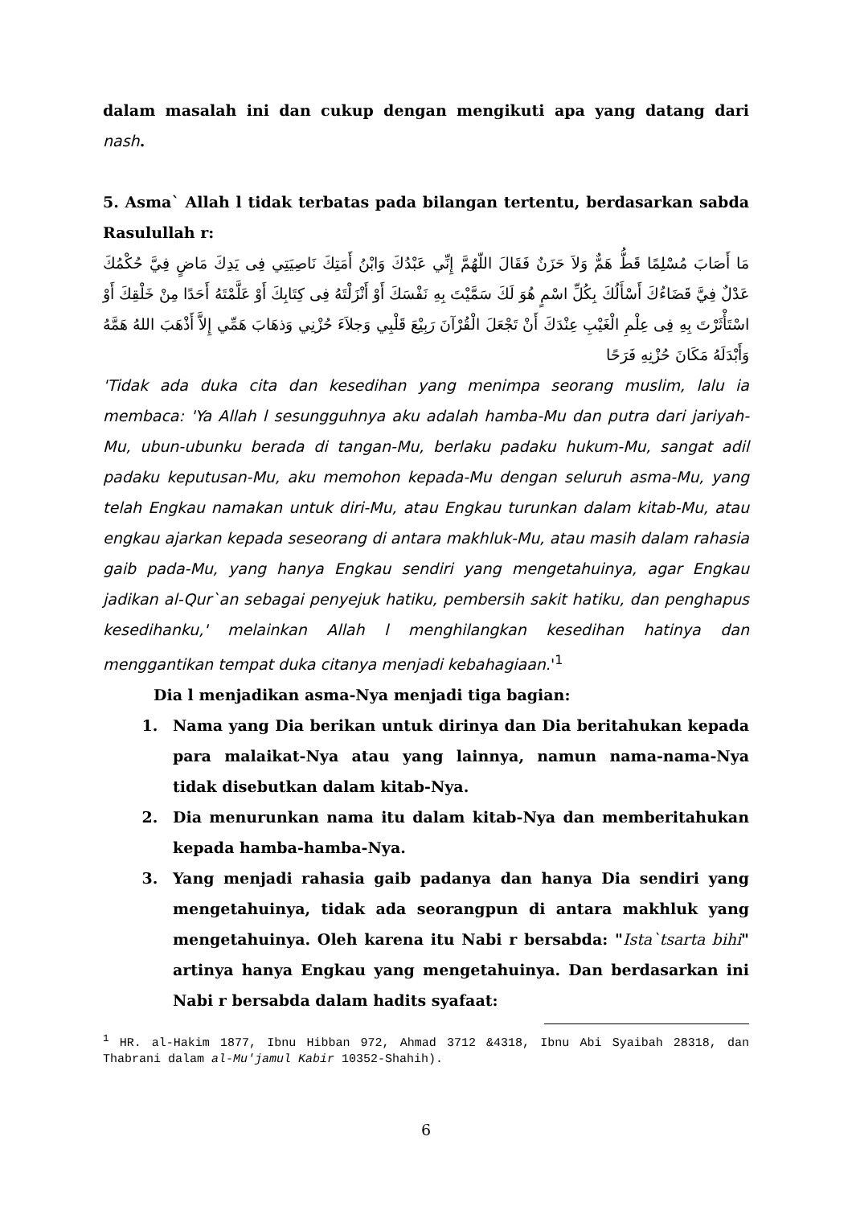dalam masalah ini dan cukup dengan mengikuti apa yang datang dari nash.
5. Asma` Allah l tidak terbatas pada bilangan tertentu, berdasarkan sabda Rasulullah r:
مَا أَصَابَ مُسْلِمًا قَطُّ هَمٌّ وَلاَ حَزَنٌ فَقَالَ اللّهُمَّ إِنِّي عَبْدُكَ وَابْنُ أَمَتِكَ نَاصِيَتِي فِى يَدِكَ مَاضٍ فِيَّ حُكْمُكَ عَدْلٌ فِيَّ قَضَاءُكَ أَسْأَلُكَ بِكُلِّ اسْمٍ هُوَ لَكَ سَمَّيْتَ بِهِ نَفْسَكَ أَوْ أَنْزَلْتَهُ فِى كِتَابِكَ أَوْ عَلَّمْتَهُ أَحَدًا مِنْ خَلْقِكَ أَوْ اسْتَأْثَرْتَ بِهِ فِى عِلْمِ الْغَيْبِ عِنْدَكَ أَنْ تَجْعَلَ الْقُرْآنَ رَبِيْعَ قَلْبِي وَجلاَءَ حُزْنِي وَذهَابَ هَمِّي إِلاَّ أَذْهَبَ اللهُ هَمَّهُ وَأَبْدَلَهُ مَكَانَ حُزْنِهِ فَرَحًا
'Tidak ada duka cita dan kesedihan yang menimpa seorang muslim, lalu ia membaca: 'Ya Allah l sesungguhnya aku adalah hamba-Mu dan putra dari jariyah-Mu, ubun-ubunku berada di tangan-Mu, berlaku padaku hukum-Mu, sangat adil padaku keputusan-Mu, aku memohon kepada-Mu dengan seluruh asma-Mu, yang telah Engkau namakan untuk diri-Mu, atau Engkau turunkan dalam kitab-Mu, atau engkau ajarkan kepada seseorang di antara makhluk-Mu, atau masih dalam rahasia gaib pada-Mu, yang hanya Engkau sendiri yang mengetahuinya, agar Engkau jadikan al-Qur`an sebagai penyejuk hatiku, pembersih sakit hatiku, dan penghapus kesedihanku,' melainkan Allah l menghilangkan kesedihan hatinya dan menggantikan tempat duka citanya menjadi kebahagiaan.'<sup>1</sup>
Dia l menjadikan asma-Nya menjadi tiga bagian:
1. Nama yang Dia berikan untuk dirinya dan Dia beritahukan kepada para malaikat-Nya atau yang lainnya, namun nama-nama-Nya tidak disebutkan dalam kitab-Nya.
2. Dia menurunkan nama itu dalam kitab-Nya dan memberitahukan kepada hamba-hamba-Nya.
3. Yang menjadi rahasia gaib padanya dan hanya Dia sendiri yang mengetahuinya, tidak ada seorangpun di antara makhluk yang mengetahuinya. Oleh karena itu Nabi r bersabda: "Ista`tsarta bihi" artinya hanya Engkau yang mengetahuinya. Dan berdasarkan ini Nabi r bersabda dalam hadits syafaat:
<sup>1</sup> HR. al-Hakim 1877, Ibnu Hibban 972, Ahmad 3712 &4318, Ibnu Abi Syaibah 28318, dan Thabrani dalam al-Mu'jamul Kabir 10352-Shahih).
6